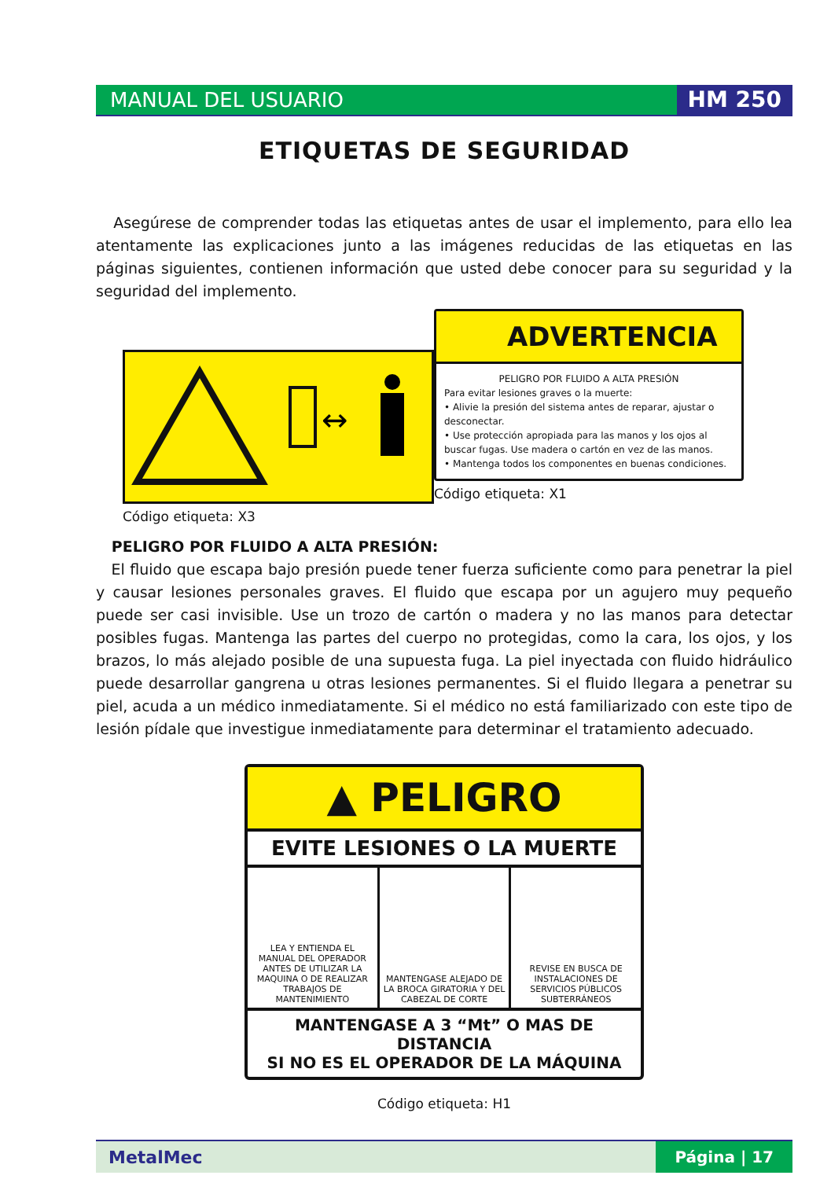MANUAL DEL USUARIO HM 250
ETIQUETAS DE SEGURIDAD
Asegúrese de comprender todas las etiquetas antes de usar el implemento, para ello lea atentamente las explicaciones junto a las imágenes reducidas de las etiquetas en las páginas siguientes, contienen información que usted debe conocer para su seguridad y la seguridad del implemento.
↔
Código etiqueta: X3
ADVERTENCIA
PELIGRO POR FLUIDO A ALTA PRESIÓN
Para evitar lesiones graves o la muerte:
• Alivie la presión del sistema antes de reparar, ajustar o desconectar.
• Use protección apropiada para las manos y los ojos al buscar fugas. Use madera o cartón en vez de las manos.
• Mantenga todos los componentes en buenas condiciones.
Código etiqueta: X1
PELIGRO POR FLUIDO A ALTA PRESIÓN:
El fluido que escapa bajo presión puede tener fuerza suficiente como para penetrar la piel y causar lesiones personales graves. El fluido que escapa por un agujero muy pequeño puede ser casi invisible. Use un trozo de cartón o madera y no las manos para detectar posibles fugas. Mantenga las partes del cuerpo no protegidas, como la cara, los ojos, y los brazos, lo más alejado posible de una supuesta fuga. La piel inyectada con fluido hidráulico puede desarrollar gangrena u otras lesiones permanentes. Si el fluido llegara a penetrar su piel, acuda a un médico inmediatamente. Si el médico no está familiarizado con este tipo de lesión pídale que investigue inmediatamente para determinar el tratamiento adecuado.
▲ PELIGRO
EVITE LESIONES O LA MUERTE
LEA Y ENTIENDA EL MANUAL DEL OPERADOR ANTES DE UTILIZAR LA MAQUINA O DE REALIZAR TRABAJOS DE MANTENIMIENTO
MANTENGASE ALEJADO DE LA BROCA GIRATORIA Y DEL CABEZAL DE CORTE
REVISE EN BUSCA DE INSTALACIONES DE SERVICIOS PÚBLICOS SUBTERRÁNEOS
MANTENGASE A 3 “Mt” O MAS DE DISTANCIA
SI NO ES EL OPERADOR DE LA MÁQUINA
Código etiqueta: H1
MetalMec
Página | 17